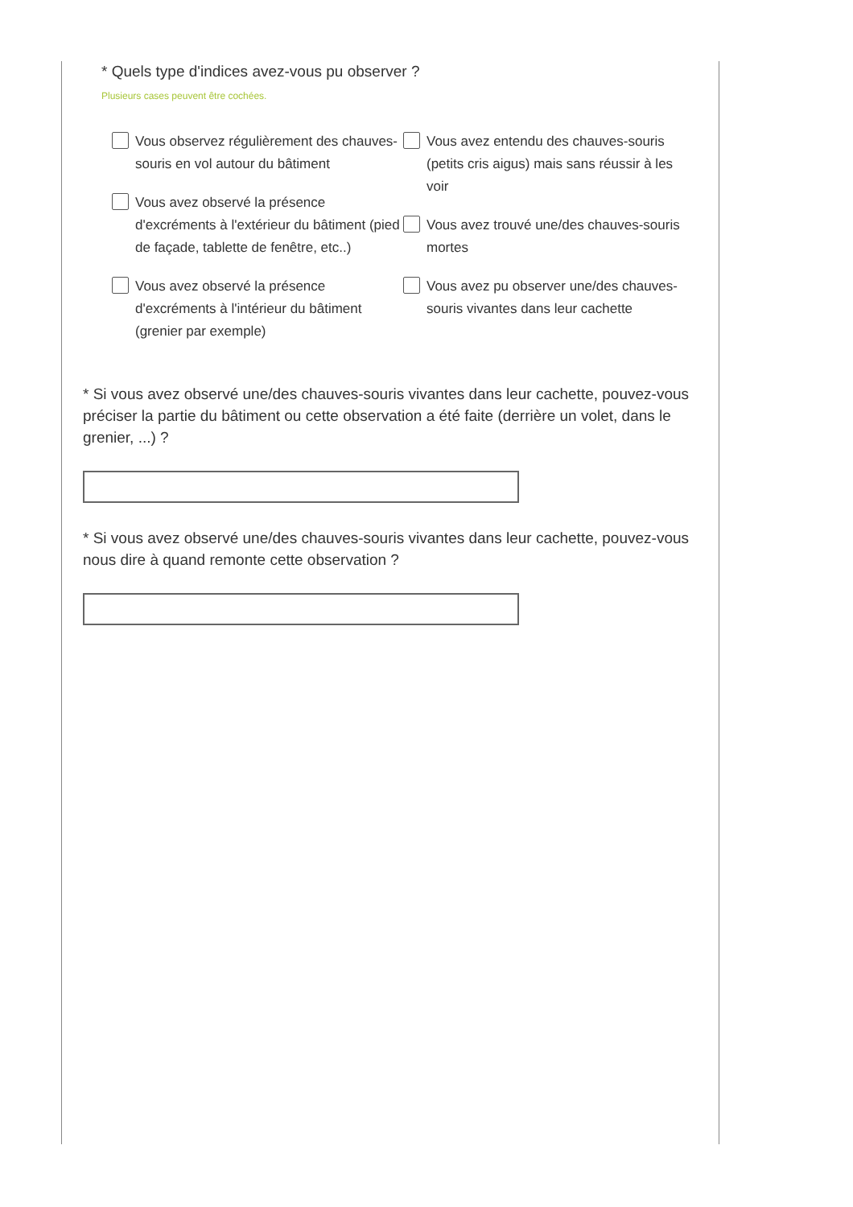* Quels type d'indices avez-vous pu observer ?
Plusieurs cases peuvent être cochées.
Vous observez régulièrement des chauves-souris en vol autour du bâtiment
Vous avez observé la présence d'excréments à l'extérieur du bâtiment (pied de façade, tablette de fenêtre, etc..)
Vous avez observé la présence d'excréments à l'intérieur du bâtiment (grenier par exemple)
Vous avez entendu des chauves-souris (petits cris aigus) mais sans réussir à les voir
Vous avez trouvé une/des chauves-souris mortes
Vous avez pu observer une/des chauves-souris vivantes dans leur cachette
* Si vous avez observé une/des chauves-souris vivantes dans leur cachette, pouvez-vous préciser la partie du bâtiment ou cette observation a été faite (derrière un volet, dans le grenier, ...) ?
* Si vous avez observé une/des chauves-souris vivantes dans leur cachette, pouvez-vous nous dire à quand remonte cette observation ?